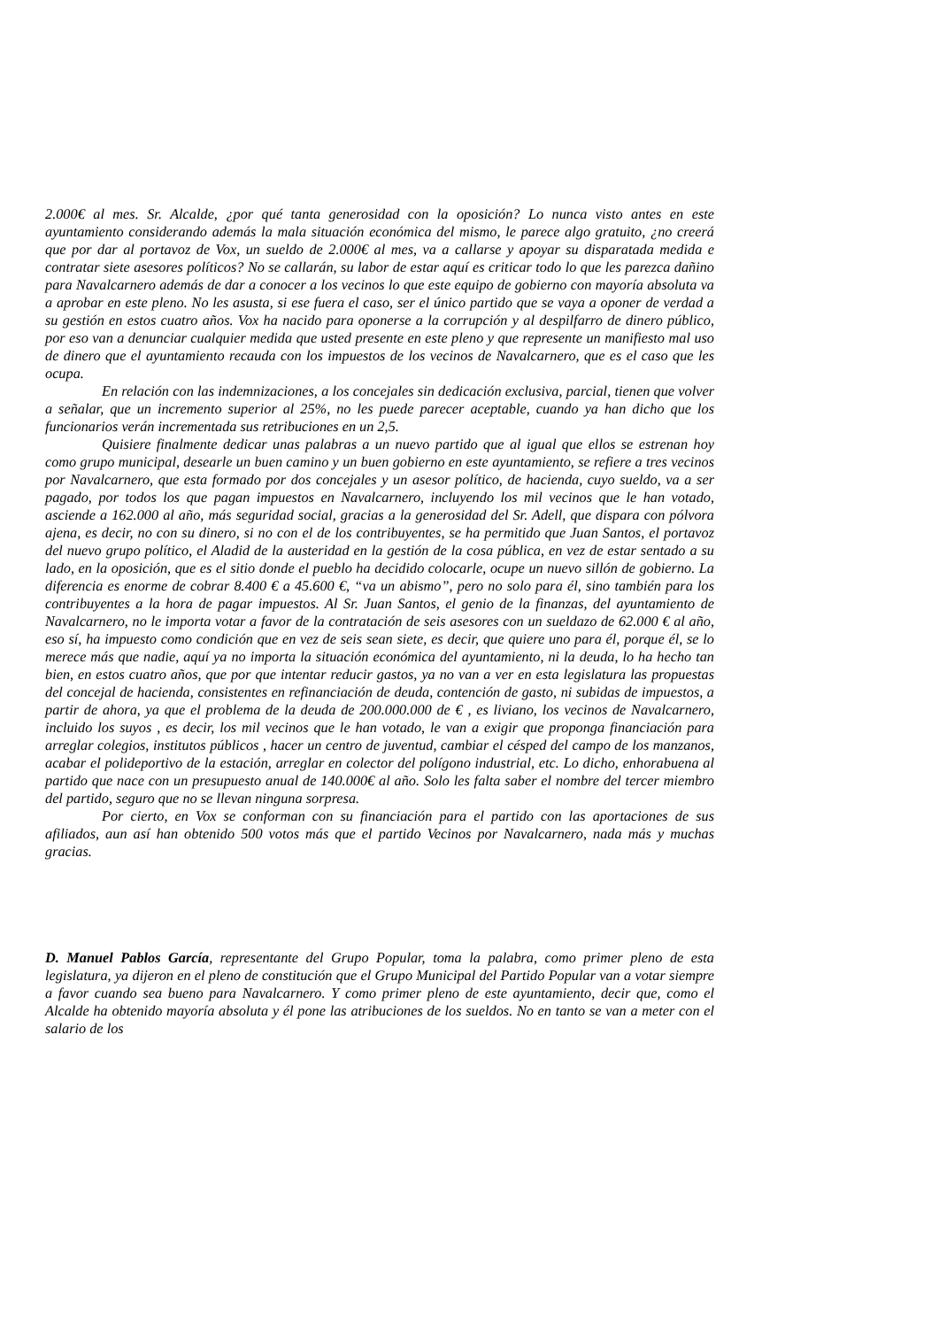2.000€ al mes. Sr. Alcalde, ¿por qué tanta generosidad con la oposición? Lo nunca visto antes en este ayuntamiento considerando además la mala situación económica del mismo, le parece algo gratuito, ¿no creerá que por dar al portavoz de Vox, un sueldo de 2.000€ al mes, va a callarse y apoyar su disparatada medida e contratar siete asesores políticos? No se callarán, su labor de estar aquí es criticar todo lo que les parezca dañino para Navalcarnero además de dar a conocer a los vecinos lo que este equipo de gobierno con mayoría absoluta va a aprobar en este pleno. No les asusta, si ese fuera el caso, ser el único partido que se vaya a oponer de verdad a su gestión en estos cuatro años. Vox ha nacido para oponerse a la corrupción y al despilfarro de dinero público, por eso van a denunciar cualquier medida que usted presente en este pleno y que represente un manifiesto mal uso de dinero que el ayuntamiento recauda con los impuestos de los vecinos de Navalcarnero, que es el caso que les ocupa.
En relación con las indemnizaciones, a los concejales sin dedicación exclusiva, parcial, tienen que volver a señalar, que un incremento superior al 25%, no les puede parecer aceptable, cuando ya han dicho que los funcionarios verán incrementada sus retribuciones en un 2,5.
Quisiere finalmente dedicar unas palabras a un nuevo partido que al igual que ellos se estrenan hoy como grupo municipal, desearle un buen camino y un buen gobierno en este ayuntamiento, se refiere a tres vecinos por Navalcarnero, que esta formado por dos concejales y un asesor político, de hacienda, cuyo sueldo, va a ser pagado, por todos los que pagan impuestos en Navalcarnero, incluyendo los mil vecinos que le han votado, asciende a 162.000 al año, más seguridad social, gracias a la generosidad del Sr. Adell, que dispara con pólvora ajena, es decir, no con su dinero, si no con el de los contribuyentes, se ha permitido que Juan Santos, el portavoz del nuevo grupo político, el Aladid de la austeridad en la gestión de la cosa pública, en vez de estar sentado a su lado, en la oposición, que es el sitio donde el pueblo ha decidido colocarle, ocupe un nuevo sillón de gobierno. La diferencia es enorme de cobrar 8.400 € a 45.600 €, “va un abismo”, pero no solo para él, sino también para los contribuyentes a la hora de pagar impuestos. Al Sr. Juan Santos, el genio de la finanzas, del ayuntamiento de Navalcarnero, no le importa votar a favor de la contratación de seis asesores con un sueldazo de 62.000 € al año, eso sí, ha impuesto como condición que en vez de seis sean siete, es decir, que quiere uno para él, porque él, se lo merece más que nadie, aquí ya no importa la situación económica del ayuntamiento, ni la deuda, lo ha hecho tan bien, en estos cuatro años, que por que intentar reducir gastos, ya no van a ver en esta legislatura las propuestas del concejal de hacienda, consistentes en refinanciación de deuda, contención de gasto, ni subidas de impuestos, a partir de ahora, ya que el problema de la deuda de 200.000.000 de € , es liviano, los vecinos de Navalcarnero, incluido los suyos , es decir, los mil vecinos que le han votado, le van a exigir que proponga financiación para arreglar colegios, institutos públicos , hacer un centro de juventud, cambiar el césped del campo de los manzanos, acabar el polideportivo de la estación, arreglar en colector del polígono industrial, etc. Lo dicho, enhorabuena al partido que nace con un presupuesto anual de 140.000€ al año. Solo les falta saber el nombre del tercer miembro del partido, seguro que no se llevan ninguna sorpresa.
Por cierto, en Vox se conforman con su financiación para el partido con las aportaciones de sus afiliados, aun así han obtenido 500 votos más que el partido Vecinos por Navalcarnero, nada más y muchas gracias.
D. Manuel Pablos García, representante del Grupo Popular, toma la palabra, como primer pleno de esta legislatura, ya dijeron en el pleno de constitución que el Grupo Municipal del Partido Popular van a votar siempre a favor cuando sea bueno para Navalcarnero. Y como primer pleno de este ayuntamiento, decir que, como el Alcalde ha obtenido mayoría absoluta y él pone las atribuciones de los sueldos. No en tanto se van a meter con el salario de los